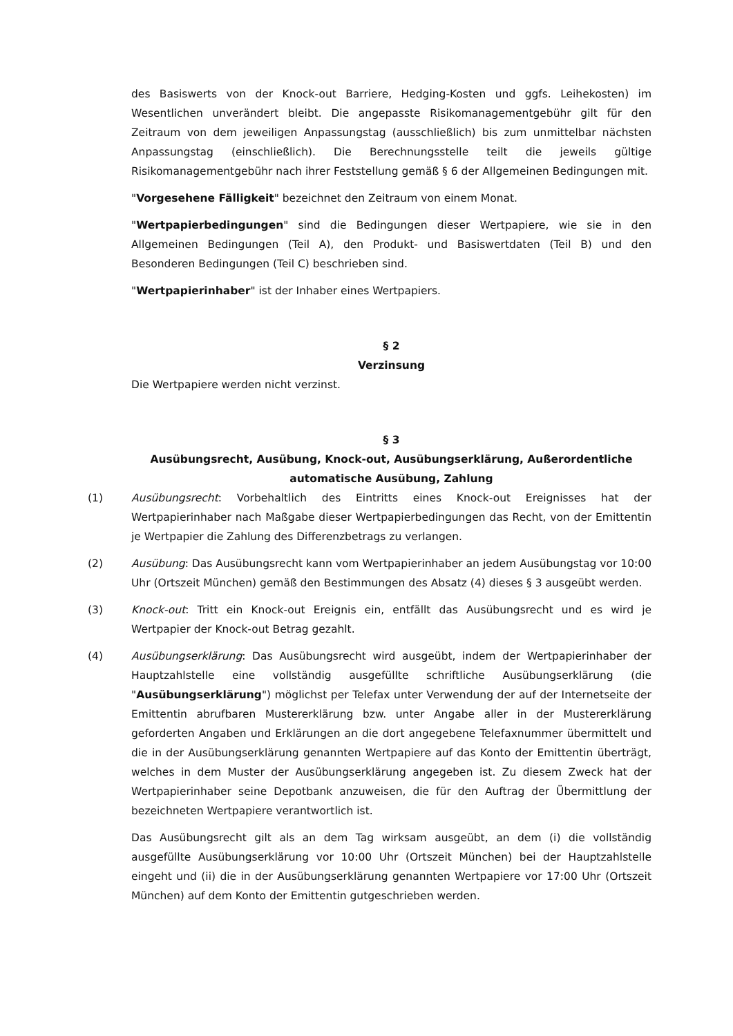des Basiswerts von der Knock-out Barriere, Hedging-Kosten und ggfs. Leihekosten) im Wesentlichen unverändert bleibt. Die angepasste Risikomanagementgebühr gilt für den Zeitraum von dem jeweiligen Anpassungstag (ausschließlich) bis zum unmittelbar nächsten Anpassungstag (einschließlich). Die Berechnungsstelle teilt die jeweils gültige Risikomanagementgebühr nach ihrer Feststellung gemäß § 6 der Allgemeinen Bedingungen mit.
"Vorgesehene Fälligkeit" bezeichnet den Zeitraum von einem Monat.
"Wertpapierbedingungen" sind die Bedingungen dieser Wertpapiere, wie sie in den Allgemeinen Bedingungen (Teil A), den Produkt- und Basiswertdaten (Teil B) und den Besonderen Bedingungen (Teil C) beschrieben sind.
"Wertpapierinhaber" ist der Inhaber eines Wertpapiers.
§ 2
Verzinsung
Die Wertpapiere werden nicht verzinst.
§ 3
Ausübungsrecht, Ausübung, Knock-out, Ausübungserklärung, Außerordentliche automatische Ausübung, Zahlung
(1) Ausübungsrecht: Vorbehaltlich des Eintritts eines Knock-out Ereignisses hat der Wertpapierinhaber nach Maßgabe dieser Wertpapierbedingungen das Recht, von der Emittentin je Wertpapier die Zahlung des Differenzbetrags zu verlangen.
(2) Ausübung: Das Ausübungsrecht kann vom Wertpapierinhaber an jedem Ausübungstag vor 10:00 Uhr (Ortszeit München) gemäß den Bestimmungen des Absatz (4) dieses § 3 ausgeübt werden.
(3) Knock-out: Tritt ein Knock-out Ereignis ein, entfällt das Ausübungsrecht und es wird je Wertpapier der Knock-out Betrag gezahlt.
(4) Ausübungserklärung: Das Ausübungsrecht wird ausgeübt, indem der Wertpapierinhaber der Hauptzahlstelle eine vollständig ausgefüllte schriftliche Ausübungserklärung (die "Ausübungserklärung") möglichst per Telefax unter Verwendung der auf der Internetseite der Emittentin abrufbaren Mustererklärung bzw. unter Angabe aller in der Mustererklärung geforderten Angaben und Erklärungen an die dort angegebene Telefaxnummer übermittelt und die in der Ausübungserklärung genannten Wertpapiere auf das Konto der Emittentin überträgt, welches in dem Muster der Ausübungserklärung angegeben ist. Zu diesem Zweck hat der Wertpapierinhaber seine Depotbank anzuweisen, die für den Auftrag der Übermittlung der bezeichneten Wertpapiere verantwortlich ist.
Das Ausübungsrecht gilt als an dem Tag wirksam ausgeübt, an dem (i) die vollständig ausgefüllte Ausübungserklärung vor 10:00 Uhr (Ortszeit München) bei der Hauptzahlstelle eingeht und (ii) die in der Ausübungserklärung genannten Wertpapiere vor 17:00 Uhr (Ortszeit München) auf dem Konto der Emittentin gutgeschrieben werden.